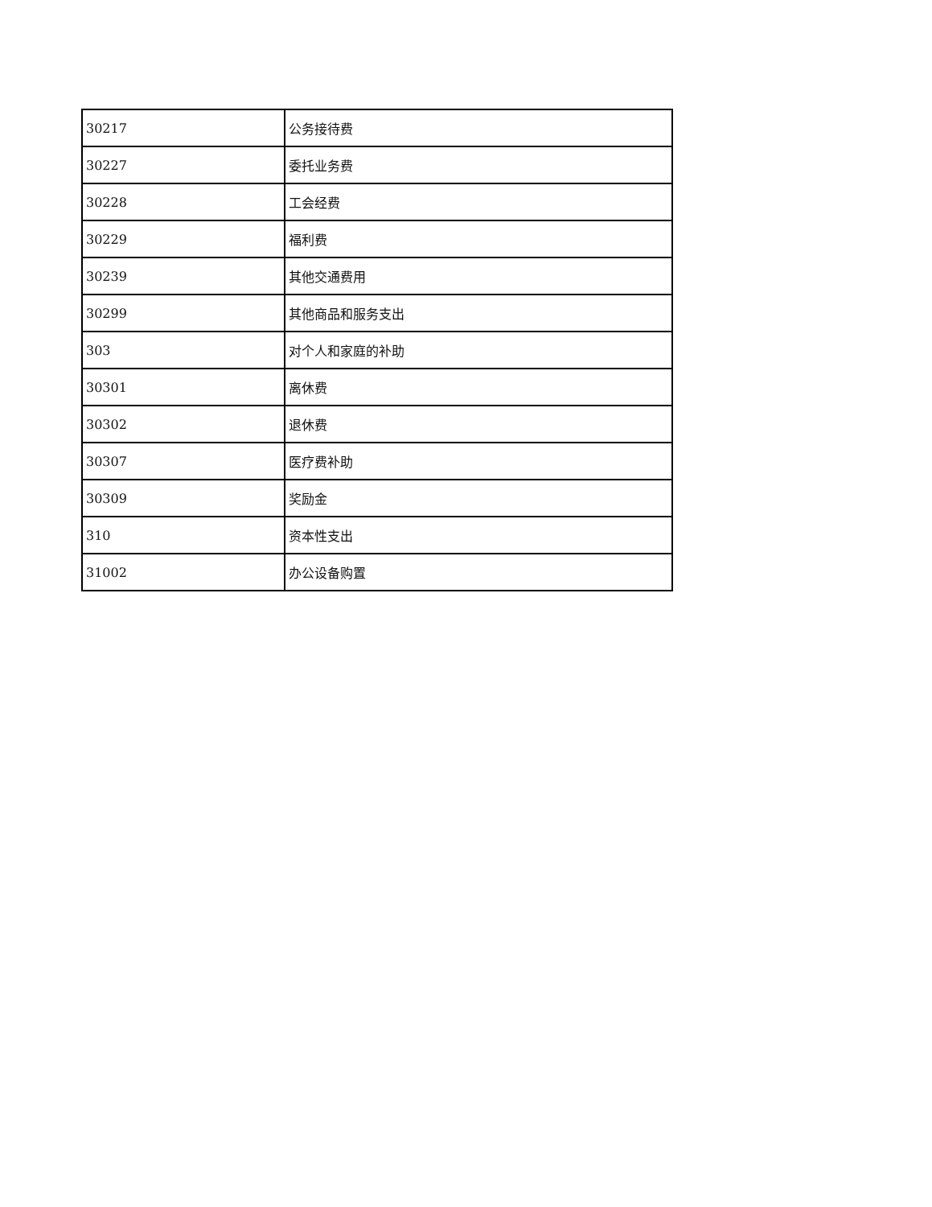| 30217 | 公务接待费 |
| 30227 | 委托业务费 |
| 30228 | 工会经费 |
| 30229 | 福利费 |
| 30239 | 其他交通费用 |
| 30299 | 其他商品和服务支出 |
| 303 | 对个人和家庭的补助 |
| 30301 | 离休费 |
| 30302 | 退休费 |
| 30307 | 医疗费补助 |
| 30309 | 奖励金 |
| 310 | 资本性支出 |
| 31002 | 办公设备购置 |